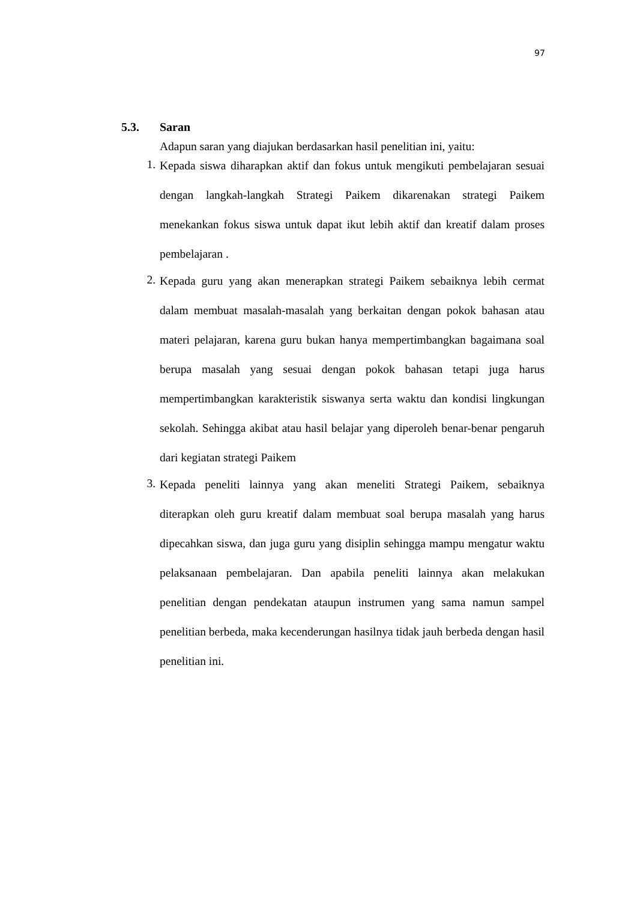97
5.3. Saran
Adapun saran yang diajukan berdasarkan hasil penelitian ini, yaitu:
1. Kepada siswa diharapkan aktif dan fokus untuk mengikuti pembelajaran sesuai dengan langkah-langkah Strategi Paikem dikarenakan strategi Paikem menekankan fokus siswa untuk dapat ikut lebih aktif dan kreatif dalam proses pembelajaran .
2. Kepada guru yang akan menerapkan strategi Paikem sebaiknya lebih cermat dalam membuat masalah-masalah yang berkaitan dengan pokok bahasan atau materi pelajaran, karena guru bukan hanya mempertimbangkan bagaimana soal berupa masalah yang sesuai dengan pokok bahasan tetapi juga harus mempertimbangkan karakteristik siswanya serta waktu dan kondisi lingkungan sekolah. Sehingga akibat atau hasil belajar yang diperoleh benar-benar pengaruh dari kegiatan strategi Paikem
3. Kepada peneliti lainnya yang akan meneliti Strategi Paikem, sebaiknya diterapkan oleh guru kreatif dalam membuat soal berupa masalah yang harus dipecahkan siswa, dan juga guru yang disiplin sehingga mampu mengatur waktu pelaksanaan pembelajaran. Dan apabila peneliti lainnya akan melakukan penelitian dengan pendekatan ataupun instrumen yang sama namun sampel penelitian berbeda, maka kecenderungan hasilnya tidak jauh berbeda dengan hasil penelitian ini.